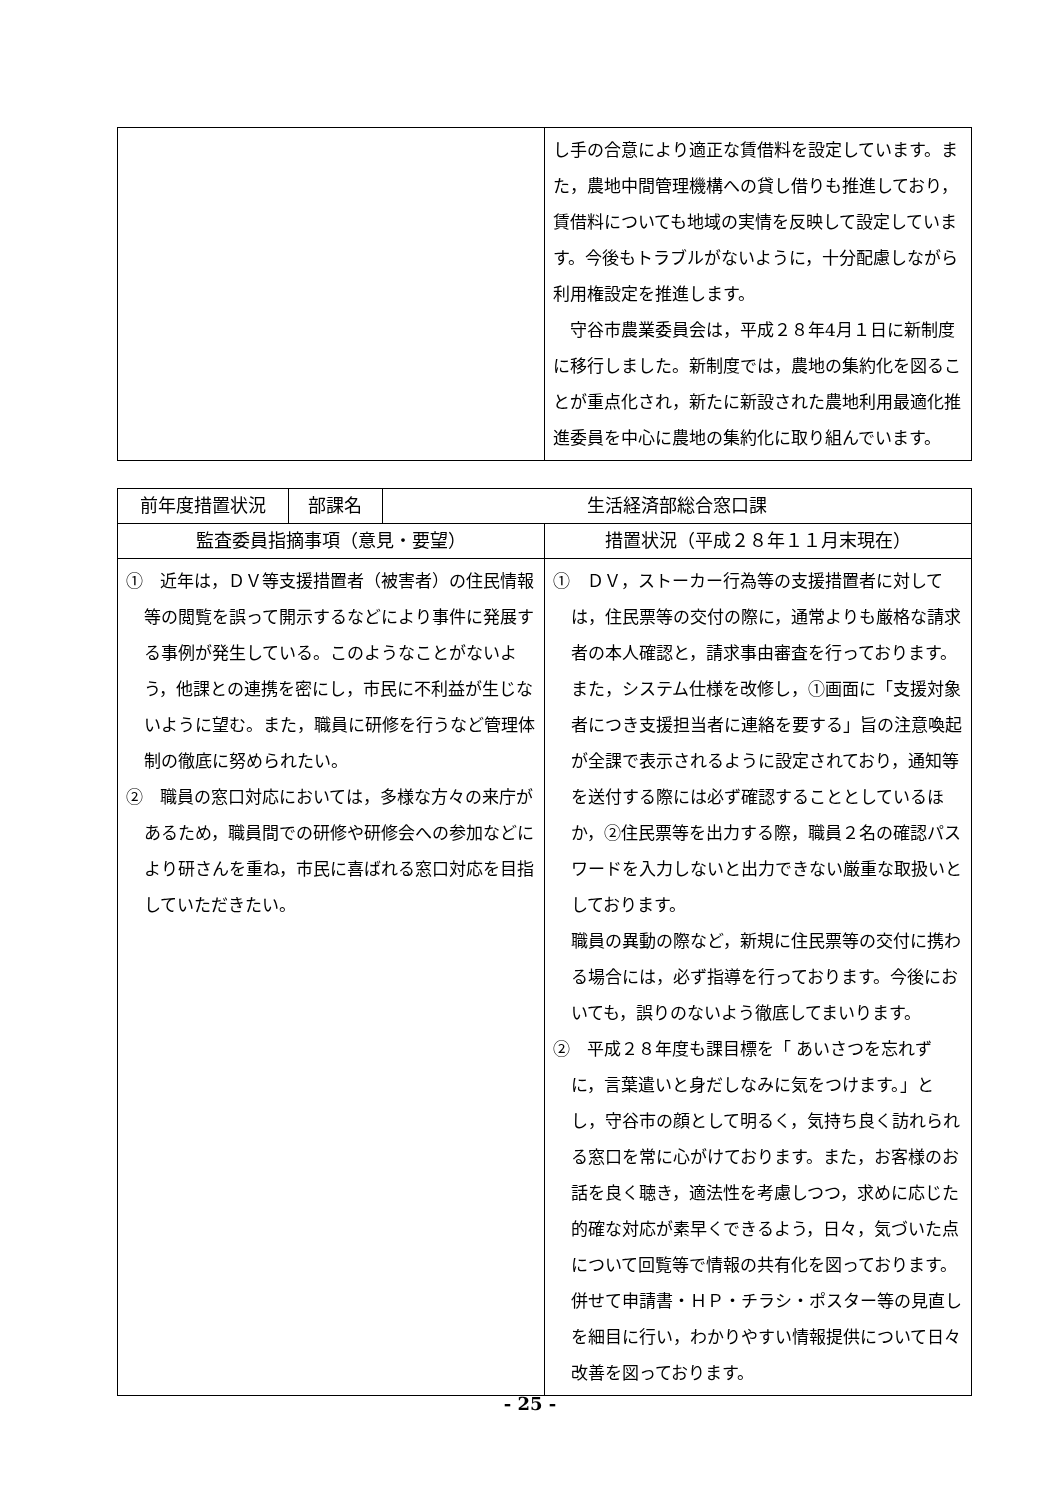| | し手の合意により適正な賃借料を設定しています。また，農地中間管理機構への貸し借りも推進しており，賃借料についても地域の実情を反映して設定しています。今後もトラブルがないように，十分配慮しながら利用権設定を推進します。 守谷市農業委員会は，平成２８年4月１日に新制度に移行しました。新制度では，農地の集約化を図ることが重点化され，新たに新設された農地利用最適化推進委員を中心に農地の集約化に取り組んでいます。 |
| 前年度措置状況 | 部課名 | 生活経済部総合窓口課 | |
| 監査委員指摘事項（意見・要望） | | | 措置状況（平成２８年１１月末現在） |
| ① 近年は，ＤＶ等支援措置者（被害者）の住民情報等の閲覧を誤って開示するなどにより事件に発展する事例が発生している。このようなことがないよう，他課との連携を密にし，市民に不利益が生じないように望む。また，職員に研修を行うなど管理体制の徹底に努められたい。 ② 職員の窓口対応においては，多様な方々の来庁があるため，職員間での研修や研修会への参加などにより研さんを重ね，市民に喜ばれる窓口対応を目指していただきたい。 | | | ① ＤＶ，ストーカー行為等の支援措置者に対しては，住民票等の交付の際に，通常よりも厳格な請求者の本人確認と，請求事由審査を行っております。また，システム仕様を改修し，①画面に「支援対象者につき支援担当者に連絡を要する」旨の注意喚起が全課で表示されるように設定されており，通知等を送付する際には必ず確認することとしているほか，②住民票等を出力する際，職員２名の確認パスワードを入力しないと出力できない厳重な取扱いとしております。 職員の異動の際など，新規に住民票等の交付に携わる場合には，必ず指導を行っております。今後においても，誤りのないよう徹底してまいります。 ② 平成２８年度も課目標を「 あいさつを忘れずに，言葉遣いと身だしなみに気をつけます。」とし，守谷市の顔として明るく，気持ち良く訪れられる窓口を常に心がけております。また，お客様のお話を良く聴き，適法性を考慮しつつ，求めに応じた的確な対応が素早くできるよう，日々，気づいた点について回覧等で情報の共有化を図っております。併せて申請書・ＨＰ・チラシ・ポスター等の見直しを細目に行い，わかりやすい情報提供について日々改善を図っております。 |
- 25 -